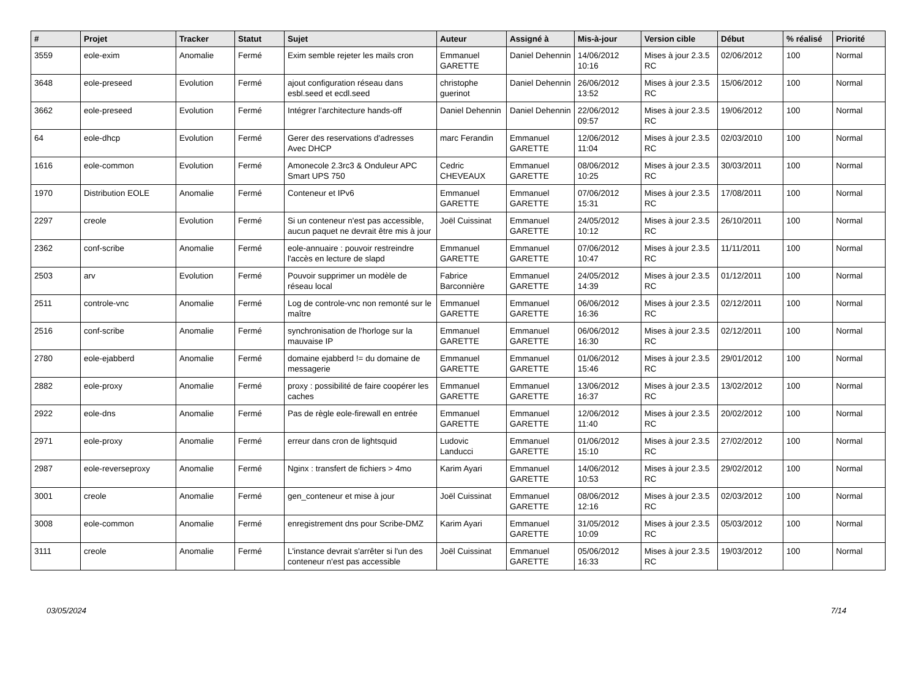| # | Projet | Tracker | Statut | Sujet | Auteur | Assigné à | Mis-à-jour | Version cible | Début | % réalisé | Priorité |
| --- | --- | --- | --- | --- | --- | --- | --- | --- | --- | --- | --- |
| 3559 | eole-exim | Anomalie | Fermé | Exim semble rejeter les mails cron | Emmanuel GARETTE | Daniel Dehennin | 14/06/2012 10:16 | Mises à jour 2.3.5 RC | 02/06/2012 | 100 | Normal |
| 3648 | eole-preseed | Evolution | Fermé | ajout configuration réseau dans esbl.seed et ecdl.seed | christophe guerinot | Daniel Dehennin | 26/06/2012 13:52 | Mises à jour 2.3.5 RC | 15/06/2012 | 100 | Normal |
| 3662 | eole-preseed | Evolution | Fermé | Intégrer l’architecture hands-off | Daniel Dehennin | Daniel Dehennin | 22/06/2012 09:57 | Mises à jour 2.3.5 RC | 19/06/2012 | 100 | Normal |
| 64 | eole-dhcp | Evolution | Fermé | Gerer des reservations d'adresses Avec DHCP | marc Ferandin | Emmanuel GARETTE | 12/06/2012 11:04 | Mises à jour 2.3.5 RC | 02/03/2010 | 100 | Normal |
| 1616 | eole-common | Evolution | Fermé | Amonecole 2.3rc3 & Onduleur APC Smart UPS 750 | Cedric CHEVEAUX | Emmanuel GARETTE | 08/06/2012 10:25 | Mises à jour 2.3.5 RC | 30/03/2011 | 100 | Normal |
| 1970 | Distribution EOLE | Anomalie | Fermé | Conteneur et IPv6 | Emmanuel GARETTE | Emmanuel GARETTE | 07/06/2012 15:31 | Mises à jour 2.3.5 RC | 17/08/2011 | 100 | Normal |
| 2297 | creole | Evolution | Fermé | Si un conteneur n'est pas accessible, aucun paquet ne devrait être mis à jour | Joël Cuissinat | Emmanuel GARETTE | 24/05/2012 10:12 | Mises à jour 2.3.5 RC | 26/10/2011 | 100 | Normal |
| 2362 | conf-scribe | Anomalie | Fermé | eole-annuaire : pouvoir restreindre l'accès en lecture de slapd | Emmanuel GARETTE | Emmanuel GARETTE | 07/06/2012 10:47 | Mises à jour 2.3.5 RC | 11/11/2011 | 100 | Normal |
| 2503 | arv | Evolution | Fermé | Pouvoir supprimer un modèle de réseau local | Fabrice Barconnière | Emmanuel GARETTE | 24/05/2012 14:39 | Mises à jour 2.3.5 RC | 01/12/2011 | 100 | Normal |
| 2511 | controle-vnc | Anomalie | Fermé | Log de controle-vnc non remonté sur le maître | Emmanuel GARETTE | Emmanuel GARETTE | 06/06/2012 16:36 | Mises à jour 2.3.5 RC | 02/12/2011 | 100 | Normal |
| 2516 | conf-scribe | Anomalie | Fermé | synchronisation de l'horloge sur la mauvaise IP | Emmanuel GARETTE | Emmanuel GARETTE | 06/06/2012 16:30 | Mises à jour 2.3.5 RC | 02/12/2011 | 100 | Normal |
| 2780 | eole-ejabberd | Anomalie | Fermé | domaine ejabberd != du domaine de messagerie | Emmanuel GARETTE | Emmanuel GARETTE | 01/06/2012 15:46 | Mises à jour 2.3.5 RC | 29/01/2012 | 100 | Normal |
| 2882 | eole-proxy | Anomalie | Fermé | proxy : possibilité de faire coopérer les caches | Emmanuel GARETTE | Emmanuel GARETTE | 13/06/2012 16:37 | Mises à jour 2.3.5 RC | 13/02/2012 | 100 | Normal |
| 2922 | eole-dns | Anomalie | Fermé | Pas de règle eole-firewall en entrée | Emmanuel GARETTE | Emmanuel GARETTE | 12/06/2012 11:40 | Mises à jour 2.3.5 RC | 20/02/2012 | 100 | Normal |
| 2971 | eole-proxy | Anomalie | Fermé | erreur dans cron de lightsquid | Ludovic Landucci | Emmanuel GARETTE | 01/06/2012 15:10 | Mises à jour 2.3.5 RC | 27/02/2012 | 100 | Normal |
| 2987 | eole-reverseproxy | Anomalie | Fermé | Nginx : transfert de fichiers > 4mo | Karim Ayari | Emmanuel GARETTE | 14/06/2012 10:53 | Mises à jour 2.3.5 RC | 29/02/2012 | 100 | Normal |
| 3001 | creole | Anomalie | Fermé | gen_conteneur et mise à jour | Joël Cuissinat | Emmanuel GARETTE | 08/06/2012 12:16 | Mises à jour 2.3.5 RC | 02/03/2012 | 100 | Normal |
| 3008 | eole-common | Anomalie | Fermé | enregistrement dns pour Scribe-DMZ | Karim Ayari | Emmanuel GARETTE | 31/05/2012 10:09 | Mises à jour 2.3.5 RC | 05/03/2012 | 100 | Normal |
| 3111 | creole | Anomalie | Fermé | L'instance devrait s'arrêter si l'un des conteneur n'est pas accessible | Joël Cuissinat | Emmanuel GARETTE | 05/06/2012 16:33 | Mises à jour 2.3.5 RC | 19/03/2012 | 100 | Normal |
03/05/2024 7/14